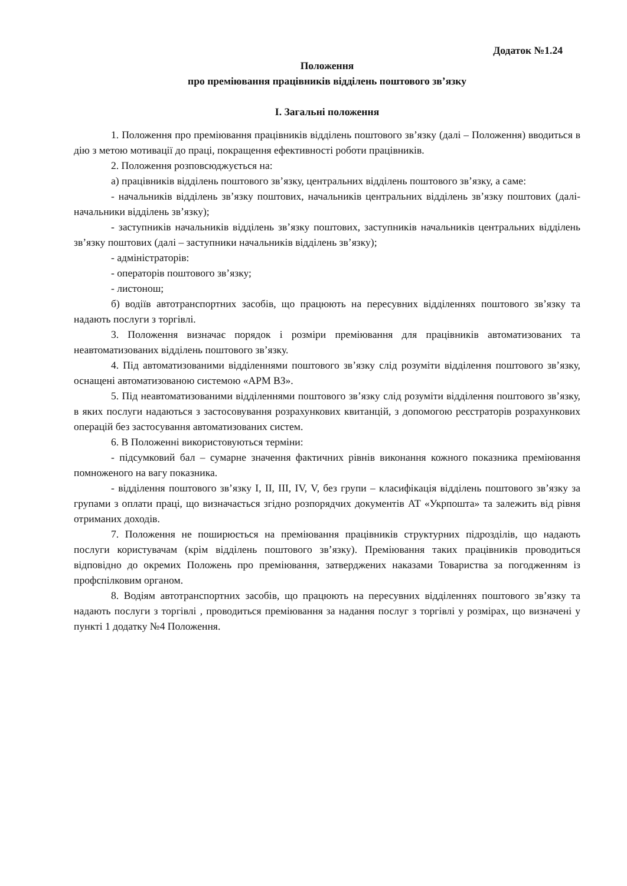Додаток №1.24
Положення
про преміювання працівників відділень поштового зв’язку
І. Загальні положення
1. Положення про преміювання працівників відділень поштового зв’язку (далі – Положення) вводиться в дію з метою мотивації до праці, покращення ефективності роботи працівників.
2. Положення розповсюджується на:
а) працівників відділень поштового зв’язку, центральних відділень поштового зв’язку, а саме:
- начальників відділень зв’язку поштових, начальників центральних відділень зв’язку поштових (далі- начальники відділень зв’язку);
- заступників начальників відділень зв’язку поштових, заступників начальників центральних відділень зв’язку поштових (далі – заступники начальників відділень зв’язку);
- адміністраторів:
- операторів поштового зв’язку;
- листонош;
б) водіїв автотранспортних засобів, що працюють на пересувних відділеннях поштового зв’язку та надають послуги з торгівлі.
3. Положення визначає порядок і розміри преміювання для працівників автоматизованих та неавтоматизованих відділень поштового зв’язку.
4. Під автоматизованими відділеннями поштового зв’язку слід розуміти відділення поштового зв’язку, оснащені автоматизованою системою «АРМ ВЗ».
5. Під неавтоматизованими відділеннями поштового зв’язку слід розуміти відділення поштового зв’язку, в яких послуги надаються з застосовування розрахункових квитанцій, з допомогою реєстраторів розрахункових операцій без застосування автоматизованих систем.
6. В Положенні використовуються терміни:
- підсумковий бал – сумарне значення фактичних рівнів виконання кожного показника преміювання помноженого на вагу показника.
- відділення поштового зв’язку I, II, III, IV, V, без групи – класифікація відділень поштового зв’язку за групами з оплати праці, що визначається згідно розпорядчих документів АТ «Укрпошта» та залежить від рівня отриманих доходів.
7. Положення не поширюється на преміювання працівників структурних підрозділів, що надають послуги користувачам (крім відділень поштового зв’язку). Преміювання таких працівників проводиться відповідно до окремих Положень про преміювання, затверджених наказами Товариства за погодженням із профспілковим органом.
8. Водіям автотранспортних засобів, що працюють на пересувних відділеннях поштового зв’язку та надають послуги з торгівлі , проводиться преміювання за надання послуг з торгівлі у розмірах, що визначені у пункті 1 додатку №4 Положення.